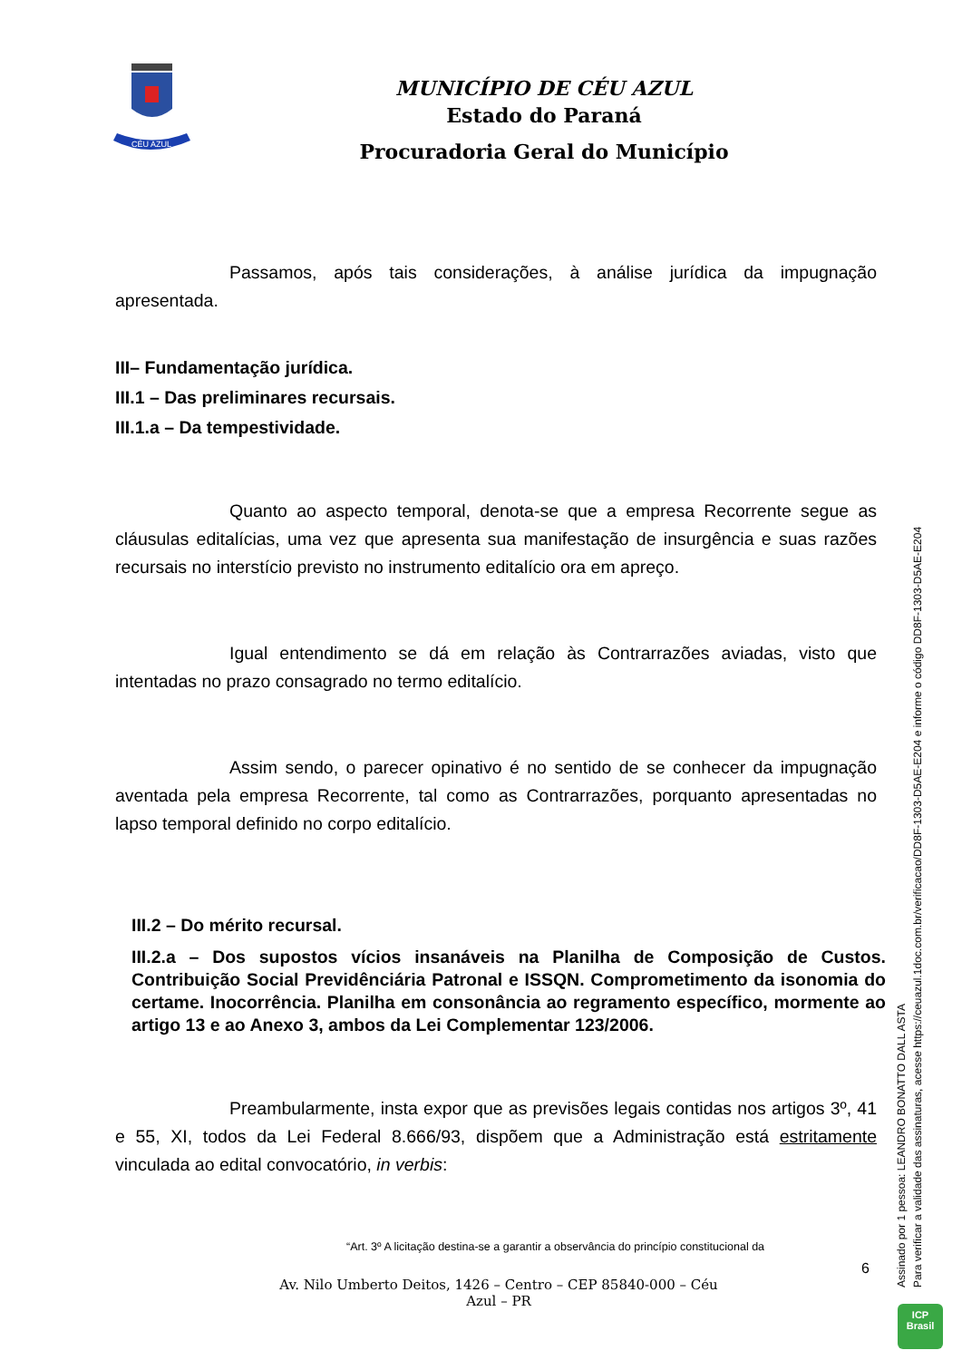CÉU AZUL
MUNICÍPIO DE CÉU AZUL
Estado do Paraná
Procuradoria Geral do Município
Passamos, após tais considerações, à análise jurídica da impugnação apresentada.
III– Fundamentação jurídica.
III.1 – Das preliminares recursais.
III.1.a – Da tempestividade.
Quanto ao aspecto temporal, denota-se que a empresa Recorrente segue as cláusulas editalícias, uma vez que apresenta sua manifestação de insurgência e suas razões recursais no interstício previsto no instrumento editalício ora em apreço.
Igual entendimento se dá em relação às Contrarrazões aviadas, visto que intentadas no prazo consagrado no termo editalício.
Assim sendo, o parecer opinativo é no sentido de se conhecer da impugnação aventada pela empresa Recorrente, tal como as Contrarrazões, porquanto apresentadas no lapso temporal definido no corpo editalício.
III.2 – Do mérito recursal.
III.2.a – Dos supostos vícios insanáveis na Planilha de Composição de Custos. Contribuição Social Previdênciária Patronal e ISSQN. Comprometimento da isonomia do certame. Inocorrência. Planilha em consonância ao regramento específico, mormente ao artigo 13 e ao Anexo 3, ambos da Lei Complementar 123/2006.
Preambularmente, insta expor que as previsões legais contidas nos artigos 3º, 41 e 55, XI, todos da Lei Federal 8.666/93, dispõem que a Administração está estritamente vinculada ao edital convocatório, in verbis:
“Art. 3º A licitação destina-se a garantir a observância do princípio constitucional da
Assinado por 1 pessoa: LEANDRO BONATTO DALL ASTA
Para verificar a validade das assinaturas, acesse https://ceuazul.1doc.com.br/verificacao/DD8F-1303-D5AE-E204 e informe o código DD8F-1303-D5AE-E204
6
Av. Nilo Umberto Deitos, 1426 – Centro – CEP 85840-000 – Céu Azul – PR
ICP
Brasil